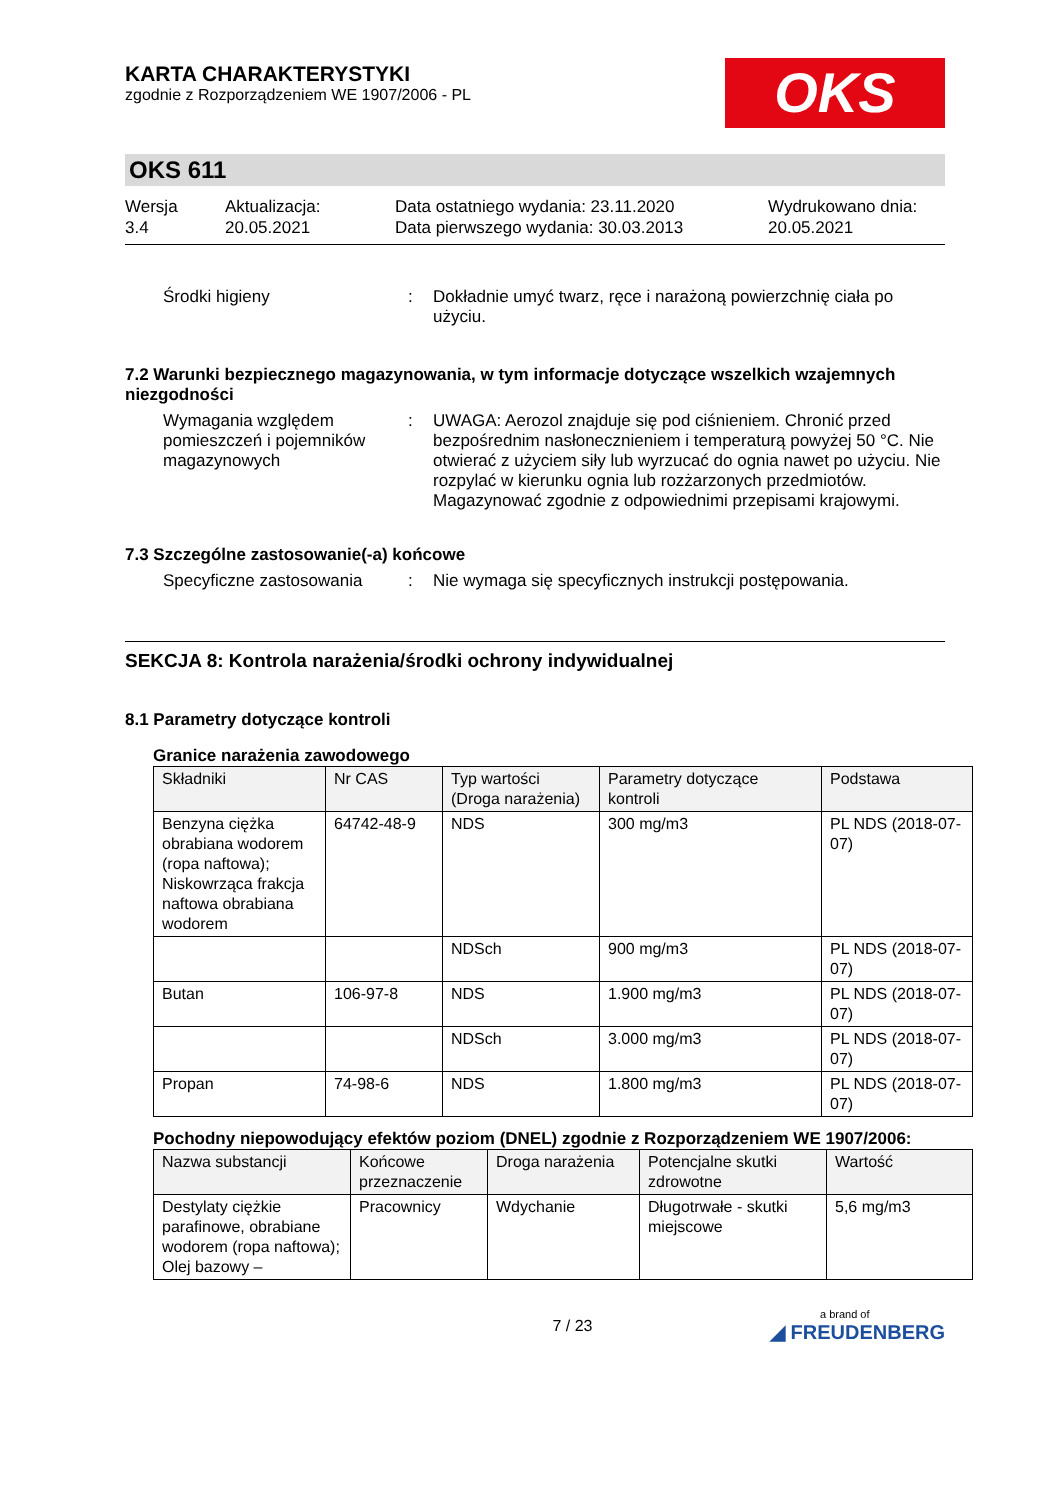KARTA CHARAKTERYSTYKI
zgodnie z Rozporządzeniem WE 1907/2006 - PL
OKS
OKS 611
Wersja
3.4
Aktualizacja:
20.05.2021
Data ostatniego wydania: 23.11.2020
Data pierwszego wydania: 30.03.2013
Wydrukowano dnia:
20.05.2021
Środki higieny :
Dokładnie umyć twarz, ręce i narażoną powierzchnię ciała po użyciu.
7.2 Warunki bezpiecznego magazynowania, w tym informacje dotyczące wszelkich wzajemnych niezgodności
Wymagania względem pomieszczeń i pojemników magazynowych
:
UWAGA: Aerozol znajduje się pod ciśnieniem. Chronić przed bezpośrednim nasłonecznieniem i temperaturą powyżej 50 °C. Nie otwierać z użyciem siły lub wyrzucać do ognia nawet po użyciu. Nie rozpylać w kierunku ognia lub rozżarzonych przedmiotów. Magazynować zgodnie z odpowiednimi przepisami krajowymi.
7.3 Szczególne zastosowanie(-a) końcowe
Specyficzne zastosowania :
Nie wymaga się specyficznych instrukcji postępowania.
SEKCJA 8: Kontrola narażenia/środki ochrony indywidualnej
8.1 Parametry dotyczące kontroli
Granice narażenia zawodowego
| Składniki | Nr CAS | Typ wartości (Droga narażenia) | Parametry dotyczące kontroli | Podstawa |
| --- | --- | --- | --- | --- |
| Benzyna ciężka obrabiana wodorem (ropa naftowa); Niskowrząca frakcja naftowa obrabiana wodorem | 64742-48-9 | NDS | 300 mg/m3 | PL NDS (2018-07-07) |
| | | NDSch | 900 mg/m3 | PL NDS (2018-07-07) |
| Butan | 106-97-8 | NDS | 1.900 mg/m3 | PL NDS (2018-07-07) |
| | | NDSch | 3.000 mg/m3 | PL NDS (2018-07-07) |
| Propan | 74-98-6 | NDS | 1.800 mg/m3 | PL NDS (2018-07-07) |
Pochodny niepowodujący efektów poziom (DNEL) zgodnie z Rozporządzeniem WE 1907/2006:
| Nazwa substancji | Końcowe przeznaczenie | Droga narażenia | Potencjalne skutki zdrowotne | Wartość |
| --- | --- | --- | --- | --- |
| Destylaty ciężkie parafinowe, obrabiane wodorem (ropa naftowa); Olej bazowy – | Pracownicy | Wdychanie | Długotrwałe - skutki miejscowe | 5,6 mg/m3 |
7 / 23
a brand of
◢ FREUDENBERG